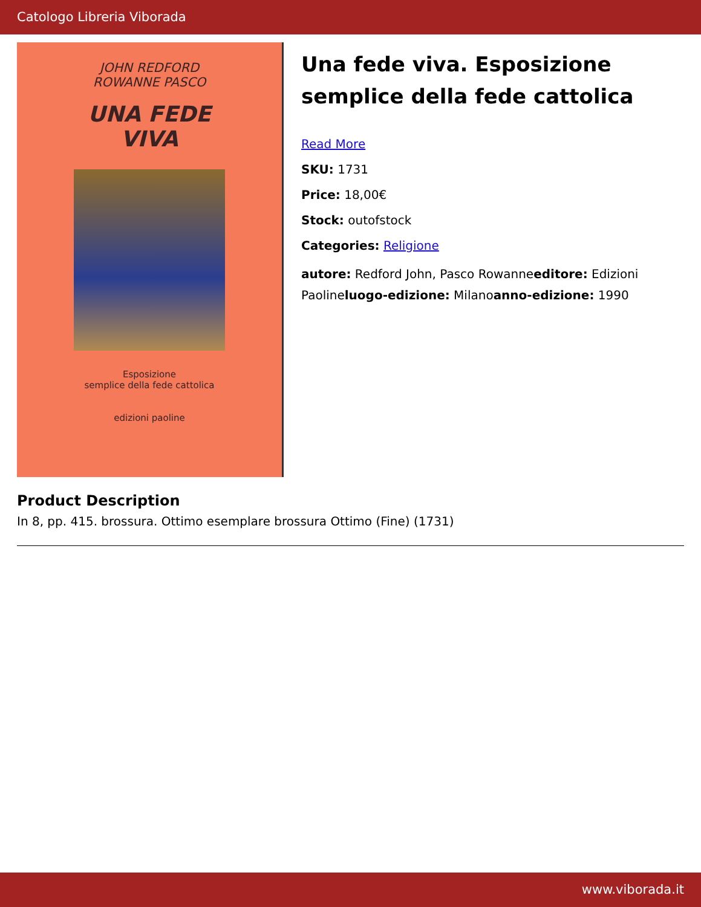Catologo Libreria Viborada
JOHN REDFORD
ROWANNE PASCO
UNA FEDE
VIVA
Esposizione
semplice della fede cattolica
edizioni paoline
Una fede viva. Esposizione semplice della fede cattolica
Read More
SKU: 1731
Price: 18,00€
Stock: outofstock
Categories: Religione
autore: Redford John, Pasco Rowanneeditore: Edizioni Paolineluogo-edizione: Milanoanno-edizione: 1990
Product Description
In 8, pp. 415. brossura. Ottimo esemplare brossura Ottimo (Fine) (1731)
www.viborada.it